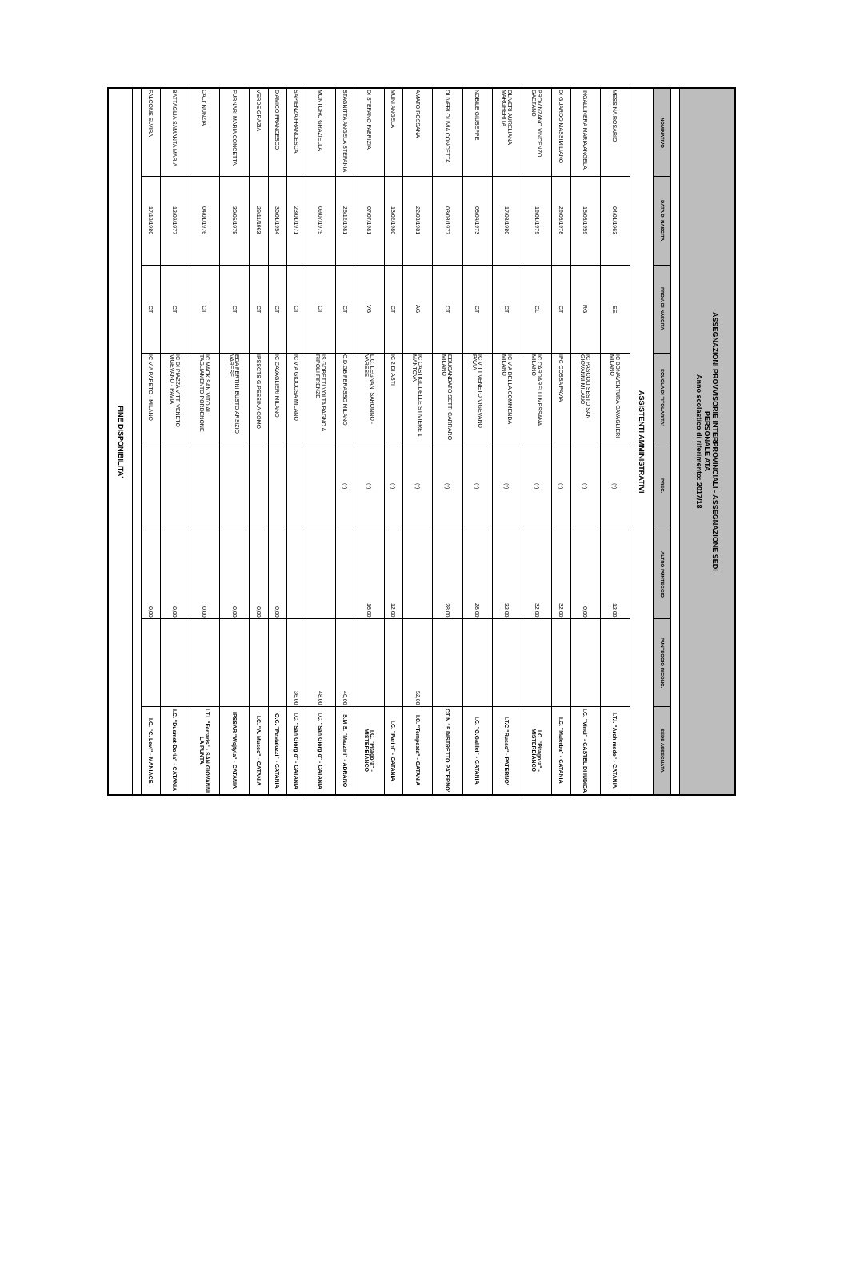| ASSEGNAZIONI PROVVISORIE INTERPROVINCIALI - ASSEGNAZIONE SEDI PERSONALE ATA Anno scolastico di riferimento: 2017/18 | | | | | | | |
| NOMINATIVO | DATA DI NASCITA | PROV. DI NASCITA | SCUOLA DI TITOLARITA' | PREC. | ALTRO PUNTEGGIO | PUNTEGGIO RICONG. | SEDE ASSEGNATA |
| ASSISTENTI AMMINISTRATIVI | | | | | | | |
| MESSINA ROSARIO | 04/01/1963 | EE | IC BONAVENTURA CAVAGLIERI MILANO | (*) | 12,00 | | I.T.I. "Archimede" - CATANIA |
| INGALLINERA MARIA ANGELA | 15/03/1959 | RG | IC PASCOLI SESTO SAN GIOVANNI MILANO | (*) | 0,00 | | I.C. "Vinci" - CASTEL DI IUDICA |
| DI GUARDO MASSIMILIANO | 29/05/1978 | CT | IPC COSSA PAVIA | (*) | 32,00 | | I.C. "Malerba" - CATANIA |
| PROVINZANO VINCENZO GAETANO | 19/01/1979 | CL | IC CARDARELLI MESSANA MILANO | (*) | 32,00 | | I.C. "Pitagora" - MISTERBIANCO |
| OLIVERI AURELIANA MARGHERITA | 17/08/1980 | CT | IC VIA DELLA COMMENDA MILANO | (*) | 32,00 | | I.T.C "Russo" - PATERNO' |
| NOBILE GIUSEPPE | 05/04/1973 | CT | IC VITT.VENETO VIGEVANO PAVIA | (*) | 28,00 | | I.C. "G.Galilei" - CATANIA |
| OLIVERI OLIVIA CONCETTA | 03/03/1977 | CT | EDUCANDATO SETTI CARRARO MILANO | (*) | 28,00 | | CT N 15 DISTRETTO PATERNO' |
| AMATO ROSSANA | 22/03/1981 | AG | IC CASTIGL.DELLE STIVIERE 1 MANTOVA | (*) | | 52,00 | I.C. "Tempesta" - CATANIA |
| MUNI ANGELA | 13/02/1980 | CT | IC 2 DI ASTI | (*) | 12,00 | | I.C. "Parini" - CATANIA |
| DI STEFANO FABRIZIA | 07/07/1981 | VG | L.C. LEGNANI SARONNO - VARESE | (*) | 16,00 | | I.C. "Pitagora" - MISTERBIANCO |
| STAGNITTA ANGELA STEFANIA | 26/12/1981 | CT | C.D.GB PERASSO MILANO | (*) | | 40,00 | S.M.S. "Mazzini" - ADRANO |
| MONTORO GRAZIELLA | 09/07/1975 | CT | IS GOBETTI VOLTA BAGNO A RIPOLI FIRENZE | | | 48,00 | I.C. "San Giorgio" - CATANIA |
| SAPIENZA FRANCESCA | 23/01/1971 | CT | IC VIA GIOCOSA MILANO | | | 36,00 | I.C. "San Giorgio" - CATANIA |
| D'AMICO FRANCESCO | 30/01/1954 | CT | IC CAVAGLIERI MILANO | | 0,00 | | O.C. "Pestalozzi" - CATANIA |
| VERDE GRAZIA | 29/11/1963 | CT | IPSSCTS G.PESSINA COMO | | 0,00 | | I.C. "A. Musco" - CATANIA |
| FURNARI MARIA CONCETTA | 30/05/1975 | CT | EDA PERTINI BUSTO ARSIZIO VARESE | | 0,00 | | IPSSAR "Wojtyla" - CATANIA |
| CALI' NUNZIA | 04/01/1976 | CT | IC MACK SAN VITO AL TAGLIAMENTO PORDENONE | | 0,00 | | I.T.I. "Ferraris" - SAN GIOVANNI LA PUNTA |
| BATTAGLIA SAMANTA MARIA | 12/09/1977 | CT | IC DI PIAZZA VITT. VENETO VIGEVANO - PAVIA | | 0,00 | | I.C. "Dusmet-Doria" - CATANIA |
| FALCONE ELVIRA | 17/10/1980 | CT | IC VIA PARETO - MILANO | | 0,00 | | I.C. "C. Levi" - MANIACE |
| FINE DISPONIBILITA' | | | | | | | |